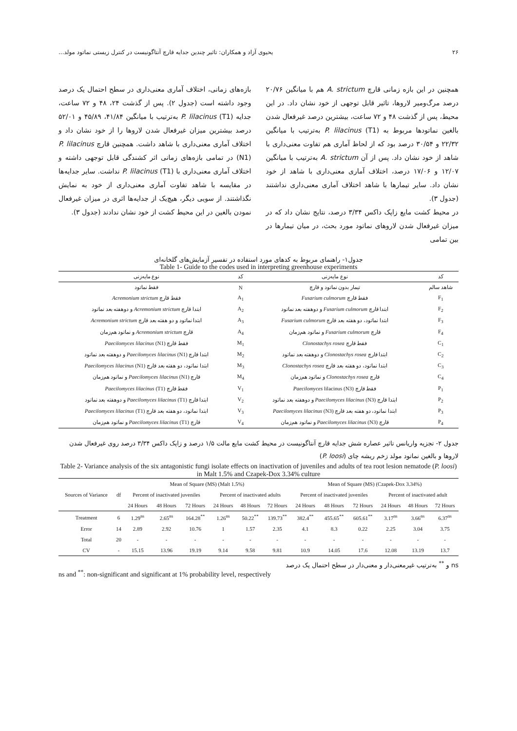۲۶ یحیوی آزاد و همکاران: تاثیر چندین جدایه قارچ آنتاگونیست در کنترل زیستی نماتود مولد...
همچنین در این بازه زمانی قارچ A. strictum هم با میانگین ۲۰/۷۶ درصد مرگ‌ومیر لاروها، تاثیر قابل توجهی از خود نشان داد. در این محیط، پس از گذشت ۴۸ و ۷۲ ساعت، بیشترین درصد غیرفعال شدن بالغین نماتودها مربوط به P. lilacinus (T1) به‌ترتیب با میانگین ۲۲/۳۲ و ۳۰/۵۴ درصد بود که از لحاظ آماری هم تفاوت معنی‌داری با شاهد از خود نشان داد. پس از آن A. strictum به‌ترتیب با میانگین ۱۲/۰۷ و ۱۷/۰۶ درصد، اختلاف آماری معنی‌داری با شاهد از خود نشان داد. سایر تیمارها با شاهد اختلاف آماری معنی‌داری نداشتند (جدول ۳).
در محیط کشت مایع زاپک داکس ۳/۳۴ درصد، نتایج نشان داد که در میزان غیرفعال شدن لاروهای نماتود مورد بحث، در میان تیمارها در بین تمامی
بازه‌های زمانی، اختلاف آماری معنی‌داری در سطح احتمال یک درصد وجود داشته است (جدول ۲). پس از گذشت ۲۴، ۴۸ و ۷۲ ساعت، جدایه P. lilacinus (T1) به‌ترتیب با میانگین ۴۱/۸۴، ۴۵/۸۹ و ۵۲/۰۱ درصد بیشترین میزان غیرفعال شدن لاروها را از خود نشان داد و اختلاف آماری معنی‌داری با شاهد داشت. همچنین قارچ P. lilacinus (N1) در تمامی بازه‌های زمانی اثر کشندگی قابل توجهی داشته و اختلاف آماری معنی‌داری با P. lilacinus (T1) نداشت. سایر جدایه‌ها در مقایسه با شاهد تفاوت آماری معنی‌داری از خود به نمایش نگذاشتند. از سویی دیگر، هیچ‌یک از جدایه‌ها اثری در میزان غیرفعال نمودن بالغین در این محیط کشت از خود نشان ندادند (جدول ۳).
جدول۱- راهنمای مربوط به کدهای مورد استفاده در تفسیر آزمایش‌های گلخانه‌ای
Table 1- Guide to the codes used in interpreting greenhouse experiments
| کد | نوع مایه‌زنی | کد | نوع مایه‌زنی |
| --- | --- | --- | --- |
| شاهد سالم | تیمار بدون نماتود و قارچ | N | فقط نماتود |
| F<sub>1</sub> | فقط قارچ Fusarium culmorum | A<sub>1</sub> | فقط قارچ Acremonium strictum |
| F<sub>2</sub> | ابتدا قارچ Fusarium culmorum و دوهفته بعد نماتود | A<sub>2</sub> | ابتدا قارچ Acremonium strictum و دوهفته بعد نماتود |
| F<sub>3</sub> | ابتدا نماتود، دو هفته بعد قارچ Fusarium culmorum | A<sub>3</sub> | ابتدا نماتود و دو هفته بعد قارچ Acremonium strictum |
| F<sub>4</sub> | قارچ Fusarium culmorum و نماتود هم‌زمان | A<sub>4</sub> | قارچ Acremonium strictum و نماتود هم‌زمان |
| C<sub>1</sub> | فقط قارچ Clonostachys rosea | M<sub>1</sub> | فقط قارچ Paecilomyces lilacinus (N1) |
| C<sub>2</sub> | ابتدا قارچ Clonostachys rosea و دوهفته بعد نماتود | M<sub>2</sub> | ابتدا قارچ Paecilomyces lilacinus (N1) و دوهفته بعد نماتود |
| C<sub>3</sub> | ابتدا نماتود، دو هفته بعد قارچ Clonostachys rosea | M<sub>3</sub> | ابتدا نماتود، دو هفته بعد قارچ Paecilomyces lilacinus (N1) |
| C<sub>4</sub> | قارچ Clonostachys rosea و نماتود هم‌زمان | M<sub>4</sub> | قارچ Paecilomyces lilacinus (N1) و نماتود هم‌زمان |
| P<sub>1</sub> | فقط قارچ Paecilomyces lilacinus (N3) | V<sub>1</sub> | فقط قارچ Paecilomyces lilacinus (T1) |
| P<sub>2</sub> | ابتدا قارچ Paecilomyces lilacinus (N3) و دوهفته بعد نماتود | V<sub>2</sub> | ابتدا قارچ Paecilomyces lilacinus (T1) و دوهفته بعد نماتود |
| P<sub>3</sub> | ابتدا نماتود، دو هفته بعد قارچ Paecilomyces lilacinus (N3) | V<sub>3</sub> | ابتدا نماتود، دو هفته بعد قارچ Paecilomyces lilacinus (T1) |
| P<sub>4</sub> | قارچ Paecilomyces lilacinus (N3) و نماتود هم‌زمان | V<sub>4</sub> | قارچ Paecilomyces lilacinus (T1) و نماتود هم‌زمان |
جدول ۲- تجزیه واریانس تاثیر عصاره شش جدایه قارچ آنتاگونیست در محیط کشت مایع مالت ۱/۵ درصد و زاپک داکس ۳/۳۴ درصد روی غیرفعال شدن لاروها و بالغین نماتود مولد زخم ریشه چای (P. loosi)
Table 2- Variance analysis of the six antagonistic fungi isolate effects on inactivation of juveniles and adults of tea root lesion nematode (P. loosi) in Malt 1.5% and Czapek-Dox 3.34% culture
| Sources of Variance | df | Mean of Square (MS) (Malt 1.5%) | | | | | | Mean of Square (MS) (Czapek-Dox 3.34%) | | | | | |
| --- | --- | --- | --- | --- | --- | --- | --- | --- | --- | --- | --- | --- | --- |
| | | Percent of inactivated juveniles | | | Percent of inactivated adults | | | Percent of inactivated juveniles | | | Percent of inactivated adult | | |
| | | 24 Hours | 48 Hours | 72 Hours | 24 Hours | 48 Hours | 72 Hours | 24 Hours | 48 Hours | 72 Hours | 24 Hours | 48 Hours | 72 Hours |
| Treatment | 6 | 1.29<sup>ns</sup> | 2.65<sup>ns</sup> | 164.28<sup>**</sup> | 1.26<sup>ns</sup> | 50.22<sup>**</sup> | 139.73<sup>**</sup> | 382.4<sup>**</sup> | 455.65<sup>**</sup> | 605.61<sup>**</sup> | 3.17<sup>ns</sup> | 3.66<sup>ns</sup> | 6.37<sup>ns</sup> |
| Error | 14 | 2.89 | 2.92 | 10.76 | 1 | 1.57 | 2.35 | 4.1 | 8.3 | 0.22 | 2.25 | 3.04 | 3.75 |
| Total | 20 | - | - | - | - | - | - | - | - | - | - | - | - |
| CV | - | 15.15 | 13.96 | 19.19 | 9.14 | 9.58 | 9.81 | 10.9 | 14.05 | 17.6 | 12.08 | 13.19 | 13.7 |
ns و <sup>**</sup> به‌ترتیب غیرمعنی‌دار و معنی‌دار در سطح احتمال یک درصد
ns and <sup>**</sup>: non-significant and significant at 1% probability level, respectively